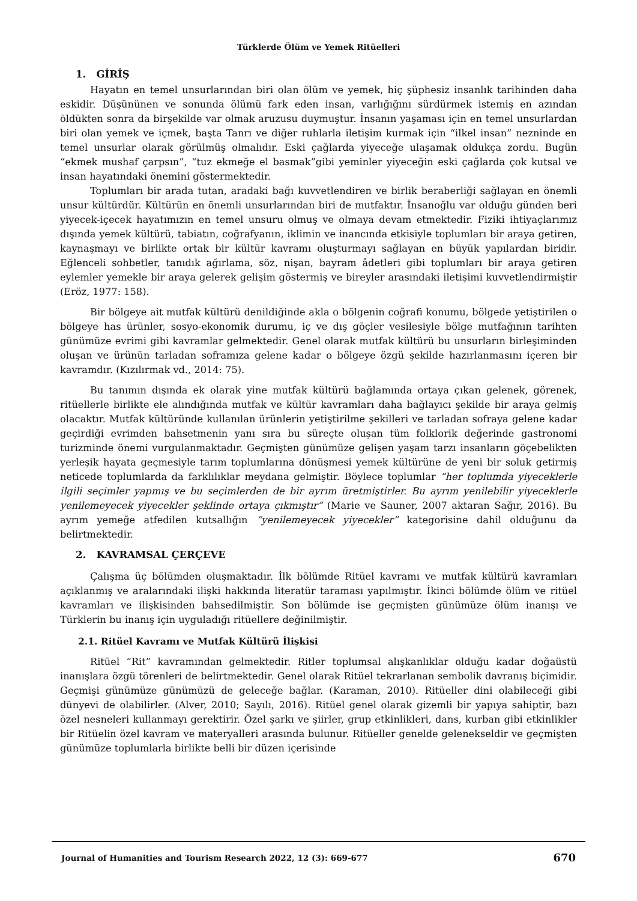Türklerde Ölüm ve Yemek Ritüelleri
1. GİRİŞ
Hayatın en temel unsurlarından biri olan ölüm ve yemek, hiç şüphesiz insanlık tarihinden daha eskidir. Düşününen ve sonunda ölümü fark eden insan, varlığığını sürdürmek istemiş en azından öldükten sonra da birşekilde var olmak aruzusu duymuştur. İnsanın yaşaması için en temel unsurlardan biri olan yemek ve içmek, başta Tanrı ve diğer ruhlarla iletişim kurmak için “ilkel insan” nezninde en temel unsurlar olarak görülmüş olmalıdır. Eski çağlarda yiyeceğe ulaşamak oldukça zordu. Bugün “ekmek mushaf çarpsın”, “tuz ekmeğe el basmak”gibi yeminler yiyeceğin eski çağlarda çok kutsal ve insan hayatındaki önemini göstermektedir.
Toplumları bir arada tutan, aradaki bağı kuvvetlendiren ve birlik beraberliği sağlayan en önemli unsur kültürdür. Kültürün en önemli unsurlarından biri de mutfaktır. İnsanoğlu var olduğu günden beri yiyecek-içecek hayatımızın en temel unsuru olmuş ve olmaya devam etmektedir. Fiziki ihtiyaçlarımız dışında yemek kültürü, tabiatın, coğrafyanın, iklimin ve inancında etkisiyle toplumları bir araya getiren, kaynaşmayı ve birlikte ortak bir kültür kavramı oluşturmayı sağlayan en büyük yapılardan biridir. Eğlenceli sohbetler, tanıdık ağırlama, söz, nişan, bayram âdetleri gibi toplumları bir araya getiren eylemler yemekle bir araya gelerek gelişim göstermiş ve bireyler arasındaki iletişimi kuvvetlendirmiştir (Eröz, 1977: 158).
Bir bölgeye ait mutfak kültürü denildiğinde akla o bölgenin coğrafi konumu, bölgede yetiştirilen o bölgeye has ürünler, sosyo-ekonomik durumu, iç ve dış göçler vesilesiyle bölge mutfağının tarihten günümüze evrimi gibi kavramlar gelmektedir. Genel olarak mutfak kültürü bu unsurların birleşiminden oluşan ve ürünün tarladan soframıza gelene kadar o bölgeye özgü şekilde hazırlanmasını içeren bir kavramdır. (Kızılırmak vd., 2014: 75).
Bu tanımın dışında ek olarak yine mutfak kültürü bağlamında ortaya çıkan gelenek, görenek, ritüellerle birlikte ele alındığında mutfak ve kültür kavramları daha bağlayıcı şekilde bir araya gelmiş olacaktır. Mutfak kültüründe kullanılan ürünlerin yetiştirilme şekilleri ve tarladan sofraya gelene kadar geçirdiği evrimden bahsetmenin yanı sıra bu süreçte oluşan tüm folklorik değerinde gastronomi turizminde önemi vurgulanmaktadır. Geçmişten günümüze gelişen yaşam tarzı insanların göçebelikten yerleşik hayata geçmesiyle tarım toplumlarına dönüşmesi yemek kültürüne de yeni bir soluk getirmiş neticede toplumlarda da farklılıklar meydana gelmiştir. Böylece toplumlar “her toplumda yiyeceklerle ilgili seçimler yapmış ve bu seçimlerden de bir ayrım üretmiştirler. Bu ayrım yenilebilir yiyeceklerle yenilemeyecek yiyecekler şeklinde ortaya çıkmıştır” (Marie ve Sauner, 2007 aktaran Sağır, 2016). Bu ayrım yemeğe atfedilen kutsallığın “yenilemeyecek yiyecekler” kategorisine dahil olduğunu da belirtmektedir.
2. KAVRAMSAL ÇERÇEVE
Çalışma üç bölümden oluşmaktadır. İlk bölümde Ritüel kavramı ve mutfak kültürü kavramları açıklanmış ve aralarındaki ilişki hakkında literatür taraması yapılmıştır. İkinci bölümde ölüm ve ritüel kavramları ve ilişkisinden bahsedilmiştir. Son bölümde ise geçmişten günümüze ölüm inanışı ve Türklerin bu inanış için uyguladığı ritüellere değinilmiştir.
2.1. Ritüel Kavramı ve Mutfak Kültürü İlişkisi
Ritüel “Rit” kavramından gelmektedir. Ritler toplumsal alışkanlıklar olduğu kadar doğaüstü inanışlara özgü törenleri de belirtmektedir. Genel olarak Ritüel tekrarlanan sembolik davranış biçimidir. Geçmişi günümüze günümüzü de geleceğe bağlar. (Karaman, 2010). Ritüeller dini olabileceği gibi dünyevi de olabilirler. (Alver, 2010; Sayılı, 2016). Ritüel genel olarak gizemli bir yapıya sahiptir, bazı özel nesneleri kullanmayı gerektirir. Özel şarkı ve şiirler, grup etkinlikleri, dans, kurban gibi etkinlikler bir Ritüelin özel kavram ve materyalleri arasında bulunur. Ritüeller genelde gelenekseldir ve geçmişten günümüze toplumlarla birlikte belli bir düzen içerisinde
Journal of Humanities and Tourism Research 2022, 12 (3): 669-677 670